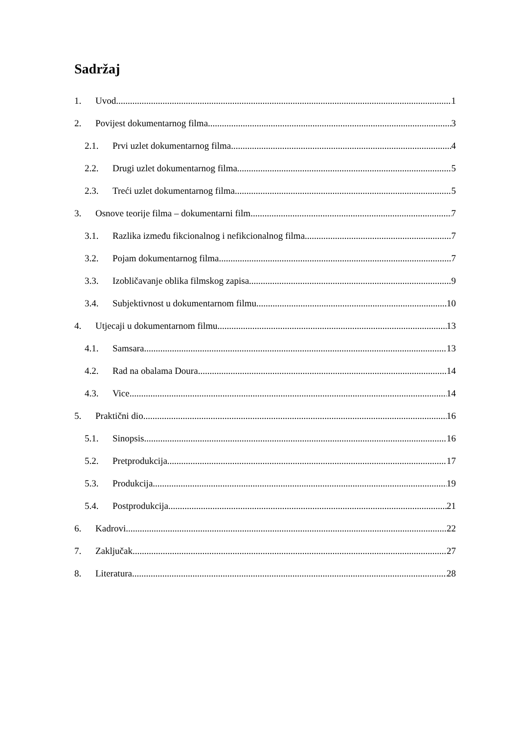Sadržaj
1. Uvod 1
2. Povijest dokumentarnog filma 3
2.1. Prvi uzlet dokumentarnog filma 4
2.2. Drugi uzlet dokumentarnog filma 5
2.3. Treći uzlet dokumentarnog filma 5
3. Osnove teorije filma – dokumentarni film 7
3.1. Razlika između fikcionalnog i nefikcionalnog filma 7
3.2. Pojam dokumentarnog filma 7
3.3. Izobličavanje oblika filmskog zapisa 9
3.4. Subjektivnost u dokumentarnom filmu 10
4. Utjecaji u dokumentarnom filmu 13
4.1. Samsara 13
4.2. Rad na obalama Doura 14
4.3. Vice 14
5. Praktični dio 16
5.1. Sinopsis 16
5.2. Pretprodukcija 17
5.3. Produkcija 19
5.4. Postprodukcija 21
6. Kadrovi 22
7. Zaključak 27
8. Literatura 28